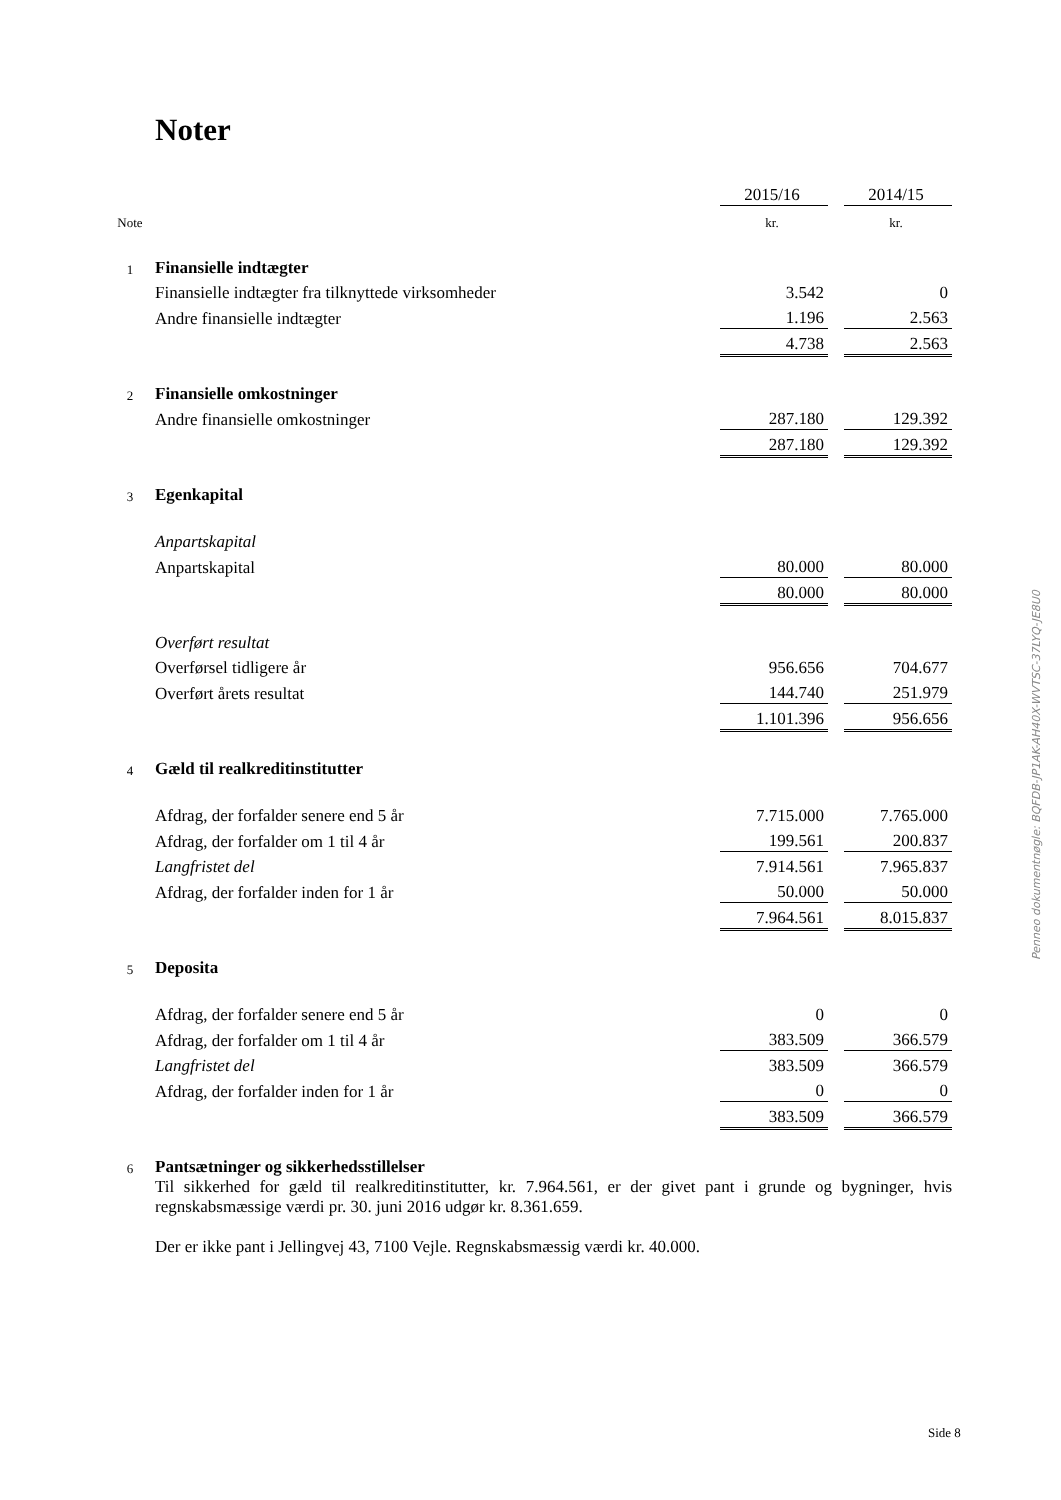Noter
| | | 2015/16 | | 2014/15 |
| Note | | kr. | | kr. |
| 1 | Finansielle indtægter | | | |
| | Finansielle indtægter fra tilknyttede virksomheder | 3.542 | | 0 |
| | Andre finansielle indtægter | 1.196 | | 2.563 |
| | | 4.738 | | 2.563 |
| 2 | Finansielle omkostninger | | | |
| | Andre finansielle omkostninger | 287.180 | | 129.392 |
| | | 287.180 | | 129.392 |
| 3 | Egenkapital | | | |
| | Anpartskapital | | | |
| | Anpartskapital | 80.000 | | 80.000 |
| | | 80.000 | | 80.000 |
| | Overført resultat | | | |
| | Overførsel tidligere år | 956.656 | | 704.677 |
| | Overført årets resultat | 144.740 | | 251.979 |
| | | 1.101.396 | | 956.656 |
| 4 | Gæld til realkreditinstitutter | | | |
| | Afdrag, der forfalder senere end 5 år | 7.715.000 | | 7.765.000 |
| | Afdrag, der forfalder om 1 til 4 år | 199.561 | | 200.837 |
| | Langfristet del | 7.914.561 | | 7.965.837 |
| | Afdrag, der forfalder inden for 1 år | 50.000 | | 50.000 |
| | | 7.964.561 | | 8.015.837 |
| 5 | Deposita | | | |
| | Afdrag, der forfalder senere end 5 år | 0 | | 0 |
| | Afdrag, der forfalder om 1 til 4 år | 383.509 | | 366.579 |
| | Langfristet del | 383.509 | | 366.579 |
| | Afdrag, der forfalder inden for 1 år | 0 | | 0 |
| | | 383.509 | | 366.579 |
| 6 | Pantsætninger og sikkerhedsstillelser | | | |
| | Til sikkerhed for gæld til realkreditinstitutter, kr. 7.964.561, er der givet pant i grunde og bygninger, hvis regnskabsmæssige værdi pr. 30. juni 2016 udgør kr. 8.361.659. Der er ikke pant i Jellingvej 43, 7100 Vejle. Regnskabsmæssig værdi kr. 40.000. | | | |
Penneo dokumentnøgle: BQFDB-JP1AK-AH40X-WVTSC-37LYQ-JE8U0
Side 8